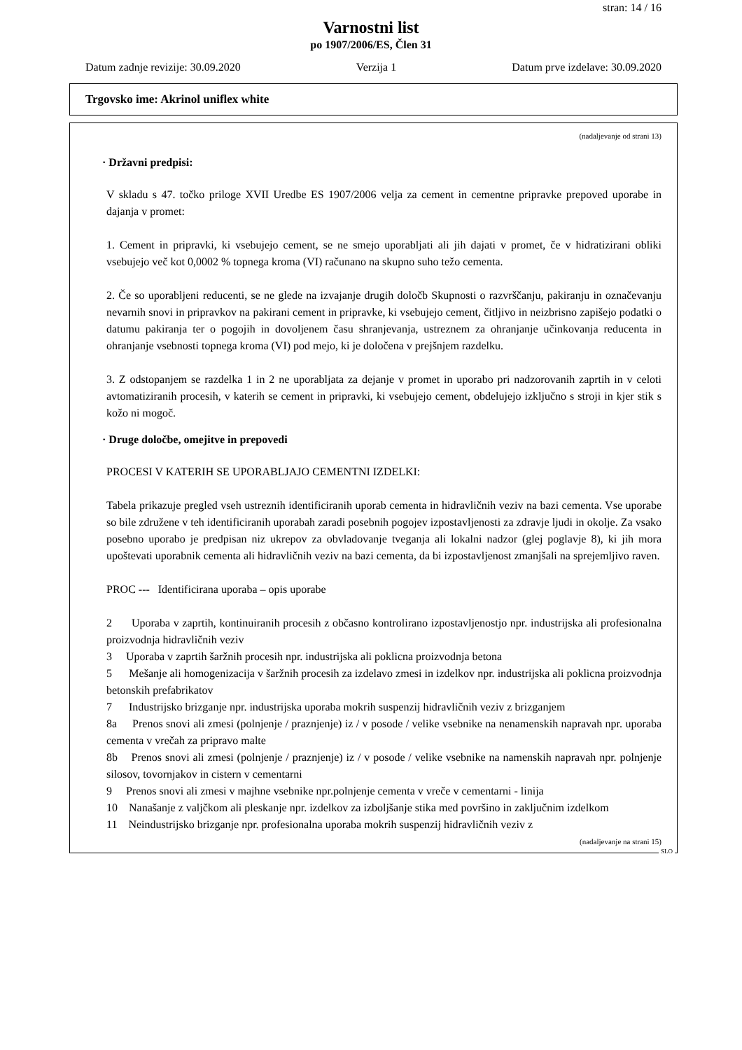stran: 14 / 16
Varnostni list
po 1907/2006/ES, Člen 31
Datum zadnje revizije: 30.09.2020 Verzija 1 Datum prve izdelave: 30.09.2020
Trgovsko ime: Akrinol uniflex white
(nadaljevanje od strani 13)
· Državni predpisi:
V skladu s 47. točko priloge XVII Uredbe ES 1907/2006 velja za cement in cementne pripravke prepoved uporabe in dajanja v promet:
1. Cement in pripravki, ki vsebujejo cement, se ne smejo uporabljati ali jih dajati v promet, če v hidratizirani obliki vsebujejo več kot 0,0002 % topnega kroma (VI) računano na skupno suho težo cementa.
2. Če so uporabljeni reducenti, se ne glede na izvajanje drugih določb Skupnosti o razvrščanju, pakiranju in označevanju nevarnih snovi in pripravkov na pakirani cement in pripravke, ki vsebujejo cement, čitljivo in neizbrisno zapišejo podatki o datumu pakiranja ter o pogojih in dovoljenem času shranjevanja, ustreznem za ohranjanje učinkovanja reducenta in ohranjanje vsebnosti topnega kroma (VI) pod mejo, ki je določena v prejšnjem razdelku.
3. Z odstopanjem se razdelka 1 in 2 ne uporabljata za dejanje v promet in uporabo pri nadzorovanih zaprtih in v celoti avtomatiziranih procesih, v katerih se cement in pripravki, ki vsebujejo cement, obdelujejo izključno s stroji in kjer stik s kožo ni mogoč.
· Druge določbe, omejitve in prepovedi
PROCESI V KATERIH SE UPORABLJAJO CEMENTNI IZDELKI:
Tabela prikazuje pregled vseh ustreznih identificiranih uporab cementa in hidravličnih veziv na bazi cementa. Vse uporabe so bile združene v teh identificiranih uporabah zaradi posebnih pogojev izpostavljenosti za zdravje ljudi in okolje. Za vsako posebno uporabo je predpisan niz ukrepov za obvladovanje tveganja ali lokalni nadzor (glej poglavje 8), ki jih mora upoštevati uporabnik cementa ali hidravličnih veziv na bazi cementa, da bi izpostavljenost zmanjšali na sprejemljivo raven.
PROC --- Identificirana uporaba – opis uporabe
2 Uporaba v zaprtih, kontinuiranih procesih z občasno kontrolirano izpostavljenostjo npr. industrijska ali profesionalna proizvodnja hidravličnih veziv
3 Uporaba v zaprtih šaržnih procesih npr. industrijska ali poklicna proizvodnja betona
5 Mešanje ali homogenizacija v šaržnih procesih za izdelavo zmesi in izdelkov npr. industrijska ali poklicna proizvodnja betonskih prefabrikatov
7 Industrijsko brizganje npr. industrijska uporaba mokrih suspenzij hidravličnih veziv z brizganjem
8a Prenos snovi ali zmesi (polnjenje / praznjenje) iz / v posode / velike vsebnike na nenamenskih napravah npr. uporaba cementa v vrečah za pripravo malte
8b Prenos snovi ali zmesi (polnjenje / praznjenje) iz / v posode / velike vsebnike na namenskih napravah npr. polnjenje silosov, tovornjakov in cistern v cementarni
9 Prenos snovi ali zmesi v majhne vsebnike npr.polnjenje cementa v vreče v cementarni - linija
10 Nanašanje z valjčkom ali pleskanje npr. izdelkov za izboljšanje stika med površino in zaključnim izdelkom
11 Neindustrijsko brizganje npr. profesionalna uporaba mokrih suspenzij hidravličnih veziv z
(nadaljevanje na strani 15)
SLO